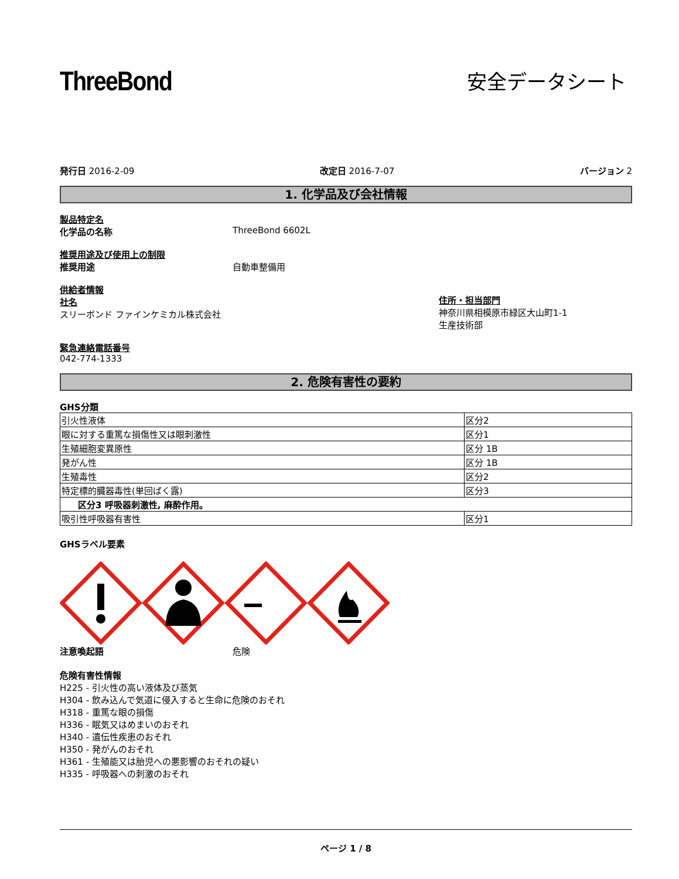ThreeBond
安全データシート
発行日 2016-2-09 改定日 2016-7-07 バージョン 2
1. 化学品及び会社情報
製品特定名
化学品の名称 ThreeBond 6602L
推奨用途及び使用上の制限
推奨用途 自動車整備用
供給者情報
社名
スリーボンド ファインケミカル株式会社
住所・担当部門
神奈川県相模原市緑区大山町1-1
生産技術部
緊急連絡電話番号
042-774-1333
2. 危険有害性の要約
GHS分類
| 引火性液体 | 区分2 |
| 眼に対する重篤な損傷性又は眼刺激性 | 区分1 |
| 生殖細胞変異原性 | 区分 1B |
| 発がん性 | 区分 1B |
| 生殖毒性 | 区分2 |
| 特定標的臓器毒性(単回ばく露) | 区分3 |
| 区分3 呼吸器刺激性, 麻酔作用。 | |
| 吸引性呼吸器有害性 | 区分1 |
GHSラベル要素
注意喚起語 危険
危険有害性情報
H225 - 引火性の高い液体及び蒸気
H304 - 飲み込んで気道に侵入すると生命に危険のおそれ
H318 - 重篤な眼の損傷
H336 - 眠気又はめまいのおそれ
H340 - 遺伝性疾患のおそれ
H350 - 発がんのおそれ
H361 - 生殖能又は胎児への悪影響のおそれの疑い
H335 - 呼吸器への刺激のおそれ
ページ 1 / 8